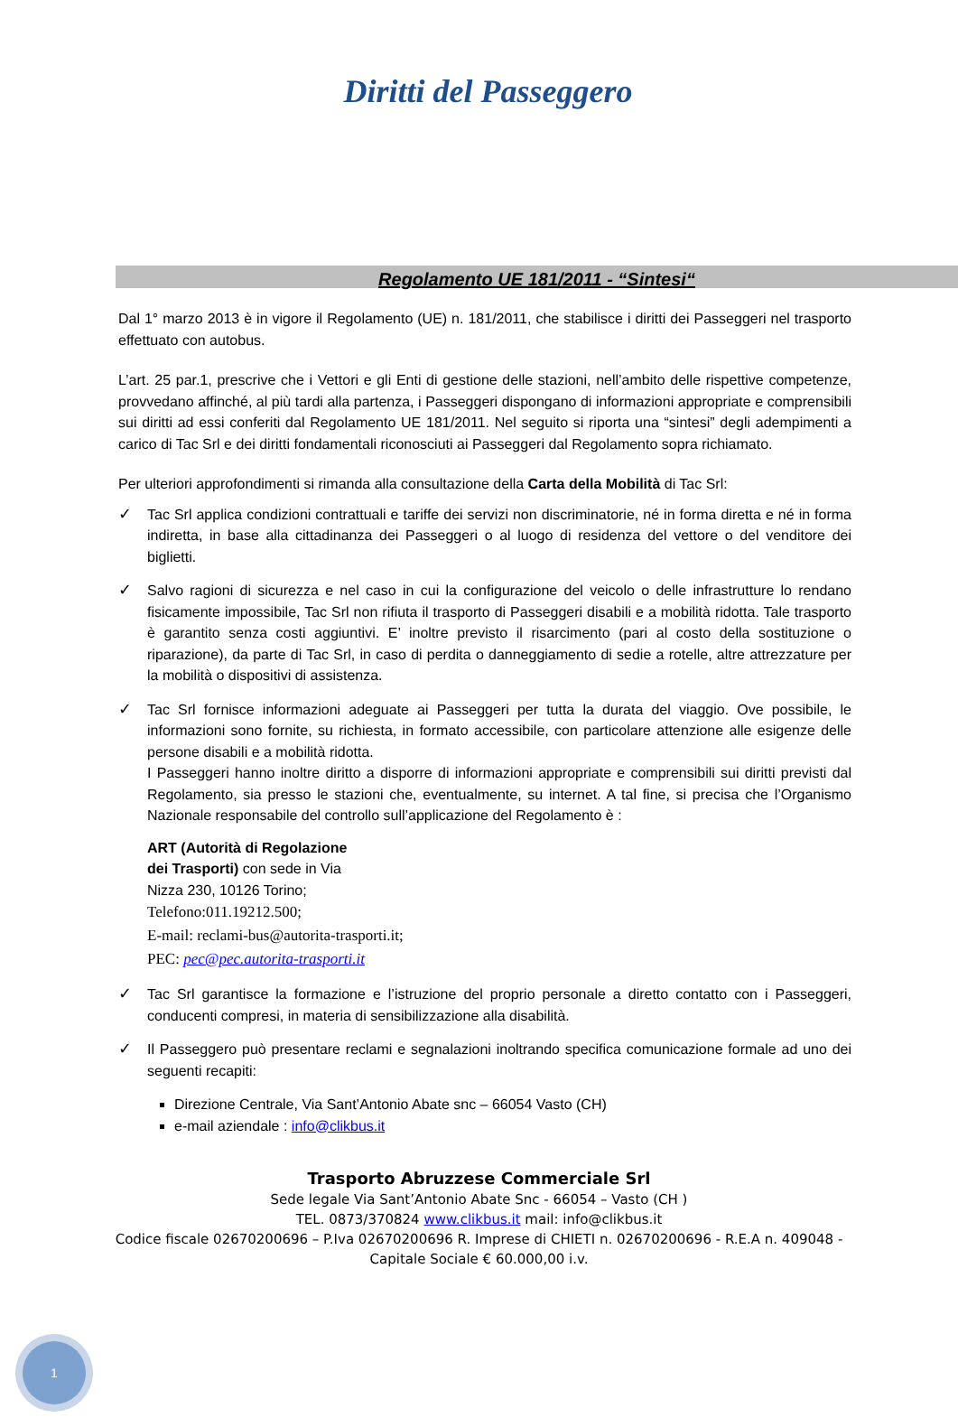Diritti del Passeggero
Regolamento UE 181/2011 - “Sintesi“
Dal 1° marzo 2013 è in vigore il Regolamento (UE) n. 181/2011, che stabilisce i diritti dei Passeggeri nel trasporto effettuato con autobus.
L’art. 25 par.1, prescrive che i Vettori e gli Enti di gestione delle stazioni, nell’ambito delle rispettive competenze, provvedano affinché, al più tardi alla partenza, i Passeggeri dispongano di informazioni appropriate e comprensibili sui diritti ad essi conferiti dal Regolamento UE 181/2011. Nel seguito si riporta una “sintesi” degli adempimenti a carico di Tac Srl e dei diritti fondamentali riconosciuti ai Passeggeri dal Regolamento sopra richiamato.
Per ulteriori approfondimenti si rimanda alla consultazione della Carta della Mobilità di Tac Srl:
✓ Tac Srl applica condizioni contrattuali e tariffe dei servizi non discriminatorie, né in forma diretta e né in forma indiretta, in base alla cittadinanza dei Passeggeri o al luogo di residenza del vettore o del venditore dei biglietti.
✓ Salvo ragioni di sicurezza e nel caso in cui la configurazione del veicolo o delle infrastrutture lo rendano fisicamente impossibile, Tac Srl non rifiuta il trasporto di Passeggeri disabili e a mobilità ridotta. Tale trasporto è garantito senza costi aggiuntivi. E’ inoltre previsto il risarcimento (pari al costo della sostituzione o riparazione), da parte di Tac Srl, in caso di perdita o danneggiamento di sedie a rotelle, altre attrezzature per la mobilità o dispositivi di assistenza.
✓ Tac Srl fornisce informazioni adeguate ai Passeggeri per tutta la durata del viaggio. Ove possibile, le informazioni sono fornite, su richiesta, in formato accessibile, con particolare attenzione alle esigenze delle persone disabili e a mobilità ridotta.
I Passeggeri hanno inoltre diritto a disporre di informazioni appropriate e comprensibili sui diritti previsti dal Regolamento, sia presso le stazioni che, eventualmente, su internet. A tal fine, si precisa che l’Organismo Nazionale responsabile del controllo sull’applicazione del Regolamento è :
ART (Autorità di Regolazione
dei Trasporti) con sede in Via
Nizza 230, 10126 Torino;
Telefono:011.19212.500;
E-mail: reclami-bus@autorita-trasporti.it;
PEC: pec@pec.autorita-trasporti.it
✓ Tac Srl garantisce la formazione e l’istruzione del proprio personale a diretto contatto con i Passeggeri, conducenti compresi, in materia di sensibilizzazione alla disabilità.
✓ Il Passeggero può presentare reclami e segnalazioni inoltrando specifica comunicazione formale ad uno dei seguenti recapiti:
Direzione Centrale, Via Sant’Antonio Abate snc – 66054 Vasto (CH)
e-mail aziendale : info@clikbus.it
Trasporto Abruzzese Commerciale Srl
Sede legale Via Sant’Antonio Abate Snc - 66054 – Vasto (CH )
TEL. 0873/370824 www.clikbus.it mail: info@clikbus.it
Codice fiscale 02670200696 – P.Iva 02670200696 R. Imprese di CHIETI n. 02670200696 - R.E.A n. 409048 -
Capitale Sociale € 60.000,00 i.v.
1